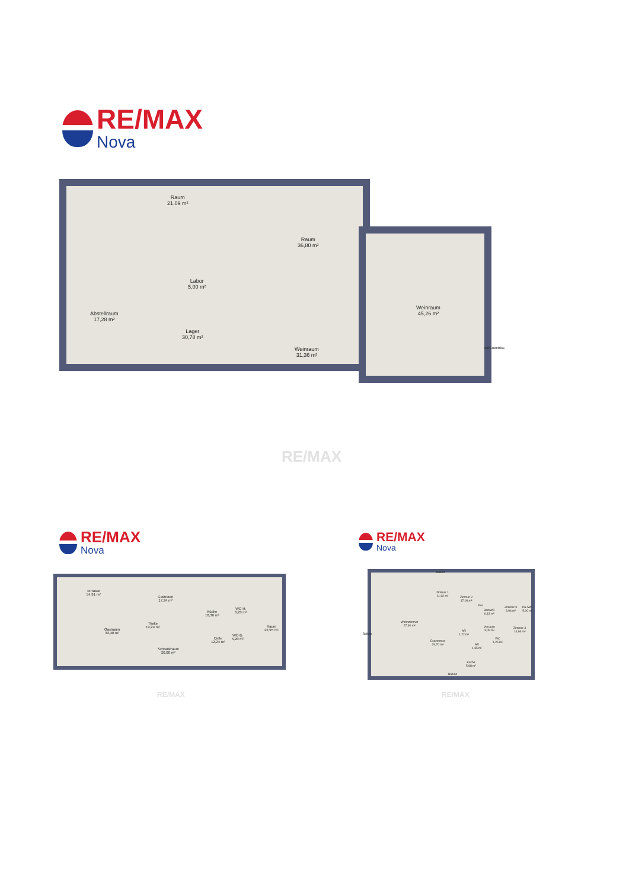RE/MAX
Nova
Raum
21,09 m²
Raum
36,80 m²
Labor
5,00 m²
Abstellraum
17,28 m²
Lager
30,78 m²
Weinraum
31,36 m²
Weinraum
45,26 m²
McGrundriss
RE/MAX
RE/MAX
Nova
Terrasse
54,91 m²
Gastraum
17,24 m²
Gastraum
32,48 m²
Theke
19,24 m²
Küche
10,36 m²
WC-H.
6,23 m²
Diele
12,24 m²
WC-D.
5,20 m²
Raum
22,95 m²
Schrankraum
20,00 m²
RE/MAX
RE/MAX
Nova
Balkon
Zimmer 1
11,92 m²
Zimmer 2
17,06 m²
Flur
Bad/WC
6,13 m²
Zimmer 3
8,94 m²
Du./WC
5,00 m²
Wohnzimmer
27,90 m²
Balkon
AR
1,22 m²
Vorraum
3,09 m²
Zimmer 4
14,66 m²
Esszimmer
29,70 m²
AR
1,35 m²
WC
1,25 m²
Küche
5,98 m²
Balkon
RE/MAX